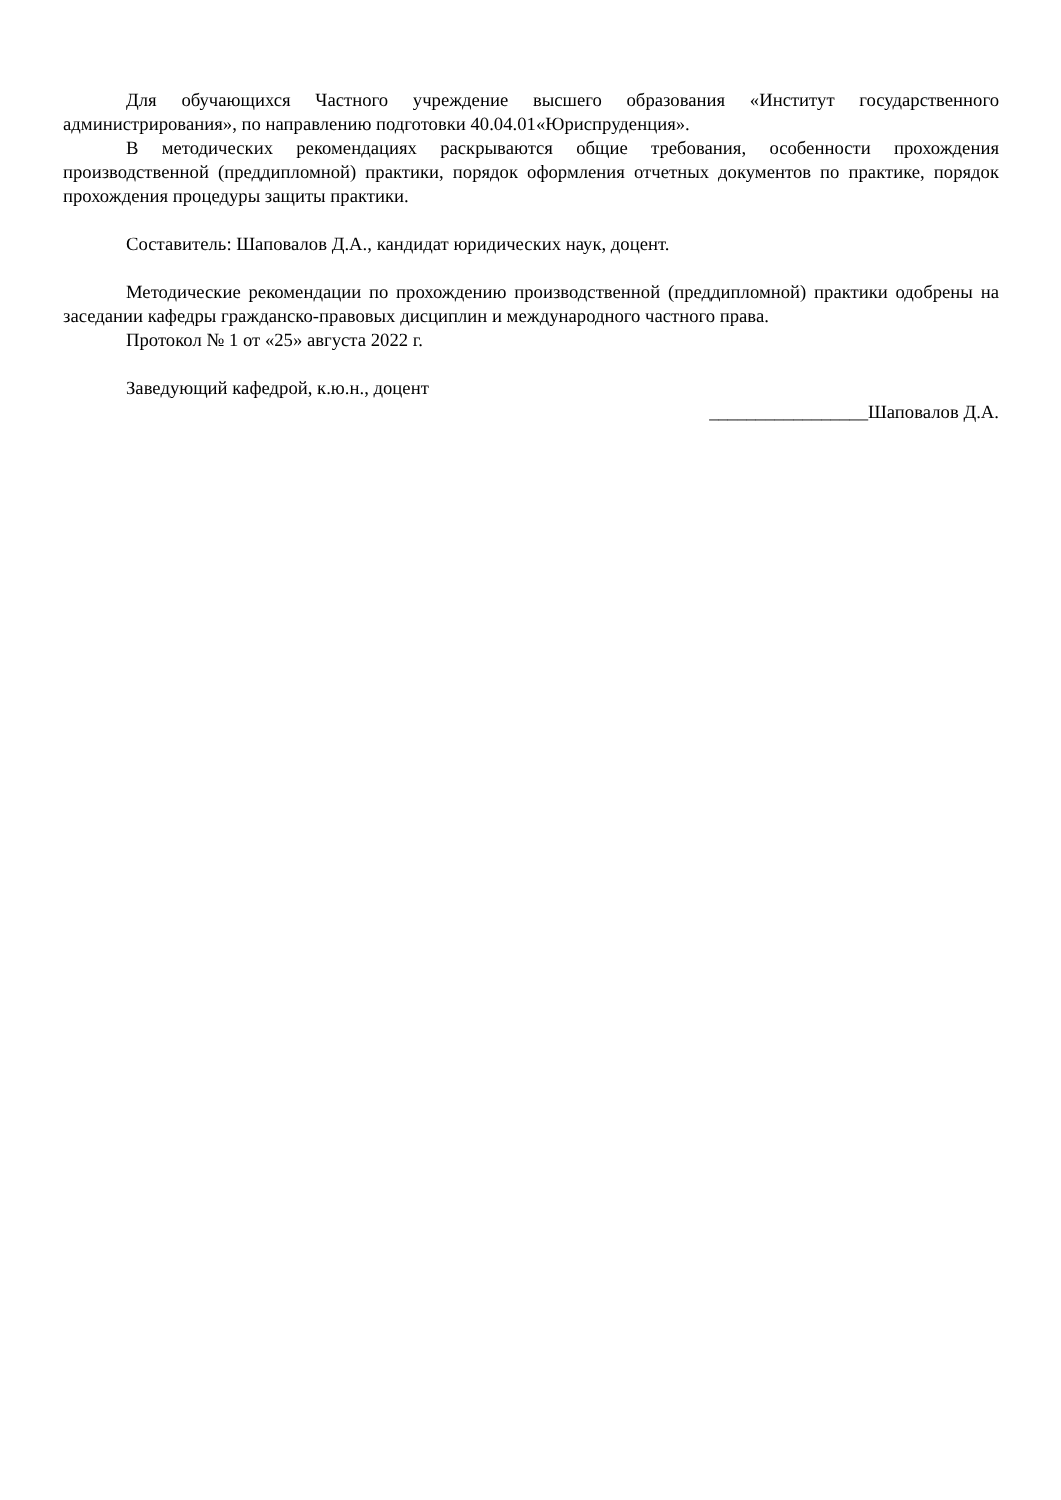Для обучающихся Частного учреждение высшего образования «Институт государственного администрирования», по направлению подготовки 40.04.01«Юриспруденция».
В методических рекомендациях раскрываются общие требования, особенности прохождения производственной (преддипломной) практики, порядок оформления отчетных документов по практике, порядок прохождения процедуры защиты практики.
Составитель: Шаповалов Д.А., кандидат юридических наук, доцент.
Методические рекомендации по прохождению производственной (преддипломной) практики одобрены на заседании кафедры гражданско-правовых дисциплин и международного частного права.
Протокол № 1 от «25» августа 2022 г.
Заведующий кафедрой, к.ю.н., доцент
_________________Шаповалов Д.А.